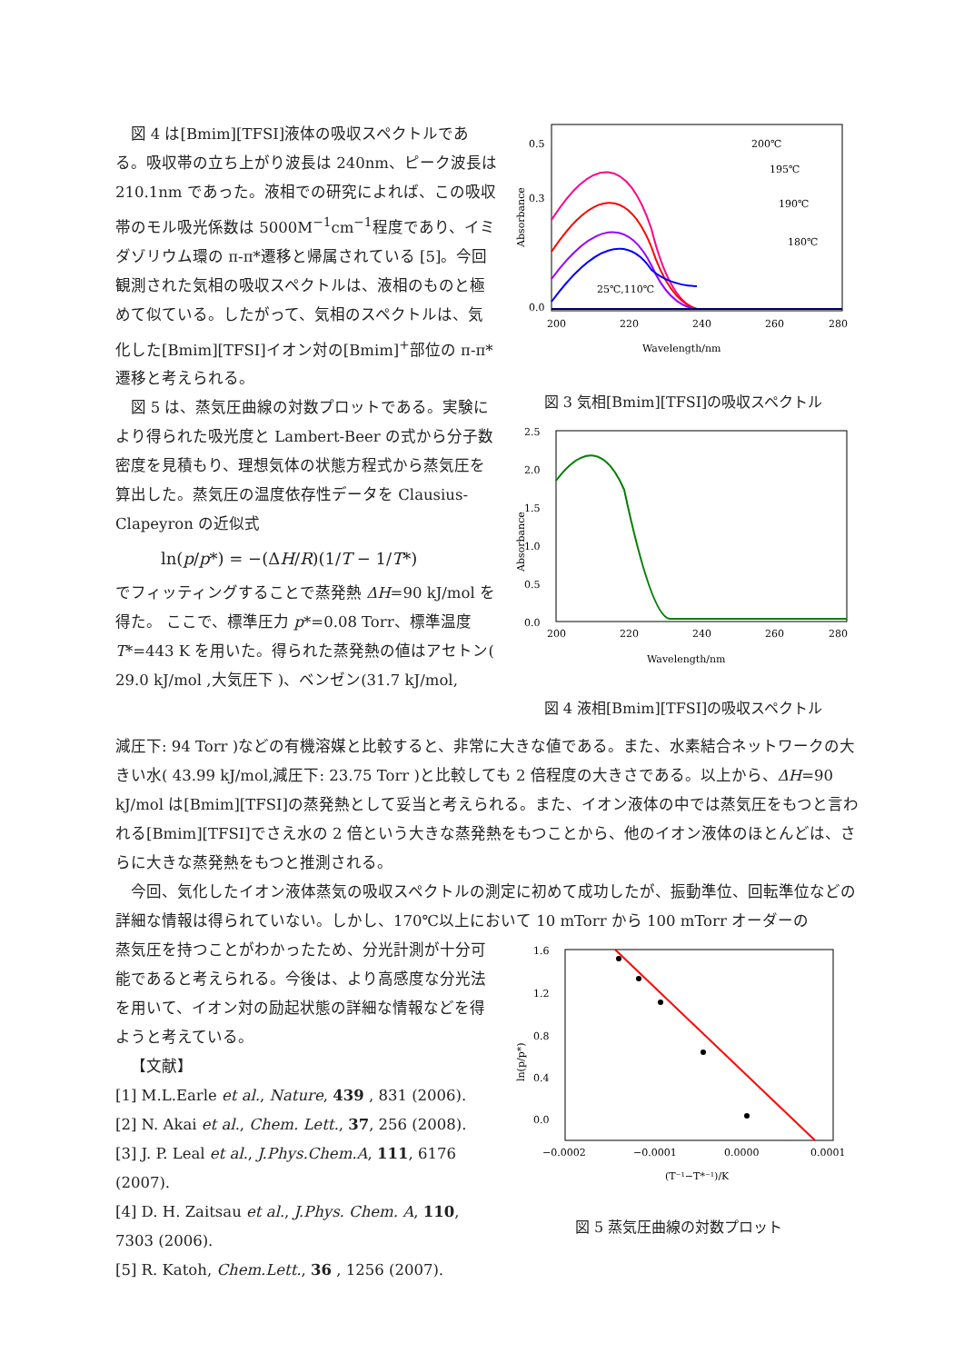図 4 は[Bmim][TFSI]液体の吸収スペクトルである。吸収帯の立ち上がり波長は 240nm、ピーク波長は 210.1nm であった。液相での研究によれば、この吸収帯のモル吸光係数は 5000M<sup>−1</sup>cm<sup>−1</sup>程度であり、イミダゾリウム環の π‐π*遷移と帰属されている [5]。今回観測された気相の吸収スペクトルは、液相のものと極めて似ている。したがって、気相のスペクトルは、気化した[Bmim][TFSI]イオン対の[Bmim]<sup>+</sup>部位の π‐π*遷移と考えられる。
図 5 は、蒸気圧曲線の対数プロットである。実験により得られた吸光度と Lambert-Beer の式から分子数密度を見積もり、理想気体の状態方程式から蒸気圧を算出した。蒸気圧の温度依存性データを Clausius-Clapeyron の近似式
ln(p/p*) = −(ΔH/R)(1/T − 1/T*)
でフィッティングすることで蒸発熱 ΔH=90 kJ/mol を得た。 ここで、標準圧力 p*=0.08 Torr、標準温度 T*=443 K を用いた。得られた蒸発熱の値はアセトン( 29.0 kJ/mol ,大気圧下 )、ベンゼン(31.7 kJ/mol,
Absorbance
0.5
0.3
0.0
200
220
240
260
280
Wavelength/nm
200℃
195℃
190℃
180℃
25℃,110℃
図 3 気相[Bmim][TFSI]の吸収スペクトル
Absorbance
2.5
2.0
1.5
1.0
0.5
0.0
200
220
240
260
280
Wavelength/nm
図 4 液相[Bmim][TFSI]の吸収スペクトル
減圧下: 94 Torr )などの有機溶媒と比較すると、非常に大きな値である。また、水素結合ネットワークの大きい水( 43.99 kJ/mol,減圧下: 23.75 Torr )と比較しても 2 倍程度の大きさである。以上から、ΔH=90 kJ/mol は[Bmim][TFSI]の蒸発熱として妥当と考えられる。また、イオン液体の中では蒸気圧をもつと言われる[Bmim][TFSI]でさえ水の 2 倍という大きな蒸発熱をもつことから、他のイオン液体のほとんどは、さらに大きな蒸発熱をもつと推測される。
今回、気化したイオン液体蒸気の吸収スペクトルの測定に初めて成功したが、振動準位、回転準位などの詳細な情報は得られていない。しかし、170℃以上において 10 mTorr から 100 mTorr オーダーの
蒸気圧を持つことがわかったため、分光計測が十分可能であると考えられる。今後は、より高感度な分光法を用いて、イオン対の励起状態の詳細な情報などを得ようと考えている。
【文献】
[1] M.L.Earle et al., Nature, 439 , 831 (2006).
[2] N. Akai et al., Chem. Lett., 37, 256 (2008).
[3] J. P. Leal et al., J.Phys.Chem.A, 111, 6176 (2007).
[4] D. H. Zaitsau et al., J.Phys. Chem. A, 110, 7303 (2006).
[5] R. Katoh, Chem.Lett., 36 , 1256 (2007).
ln(p/p*)
1.6
1.2
0.8
0.4
0.0
−0.0002
−0.0001
0.0000
0.0001
(T⁻¹−T*⁻¹)/K
図 5 蒸気圧曲線の対数プロット